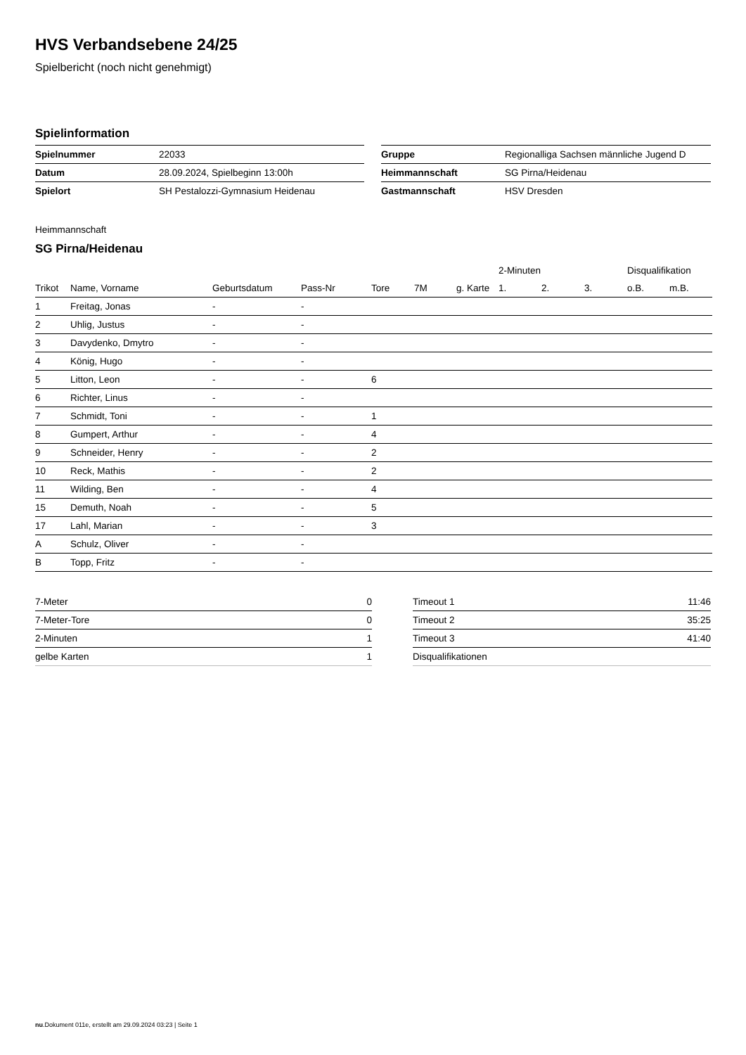HVS Verbandsebene 24/25
Spielbericht (noch nicht genehmigt)
Spielinformation
| Spielnummer | 22033 |
| Datum | 28.09.2024, Spielbeginn 13:00h |
| Spielort | SH Pestalozzi-Gymnasium Heidenau |
| Gruppe | Regionalliga Sachsen männliche Jugend D |
| Heimmannschaft | SG Pirna/Heidenau |
| Gastmannschaft | HSV Dresden |
Heimmannschaft
SG Pirna/Heidenau
| | | | | | | | 2-Minuten | | | Disqualifikation | |
| --- | --- | --- | --- | --- | --- | --- | --- | --- | --- | --- | --- |
| Trikot | Name, Vorname | Geburtsdatum | Pass-Nr | Tore | 7M | g. Karte | 1. | 2. | 3. | o.B. | m.B. |
| 1 | Freitag, Jonas | - | - | | | | | | | | |
| 2 | Uhlig, Justus | - | - | | | | | | | | |
| 3 | Davydenko, Dmytro | - | - | | | | | | | | |
| 4 | König, Hugo | - | - | | | | | | | | |
| 5 | Litton, Leon | - | - | 6 | | | | | | | |
| 6 | Richter, Linus | - | - | | | | | | | | |
| 7 | Schmidt, Toni | - | - | 1 | | | | | | | |
| 8 | Gumpert, Arthur | - | - | 4 | | | | | | | |
| 9 | Schneider, Henry | - | - | 2 | | | | | | | |
| 10 | Reck, Mathis | - | - | 2 | | | | | | | |
| 11 | Wilding, Ben | - | - | 4 | | | | | | | |
| 15 | Demuth, Noah | - | - | 5 | | | | | | | |
| 17 | Lahl, Marian | - | - | 3 | | | | | | | |
| A | Schulz, Oliver | - | - | | | | | | | | |
| B | Topp, Fritz | - | - | | | | | | | | |
| 7-Meter | 0 |
| 7-Meter-Tore | 0 |
| 2-Minuten | 1 |
| gelbe Karten | 1 |
| Timeout 1 | 11:46 |
| Timeout 2 | 35:25 |
| Timeout 3 | 41:40 |
| Disqualifikationen | |
nu.Dokument 011e, erstellt am 29.09.2024 03:23 | Seite 1